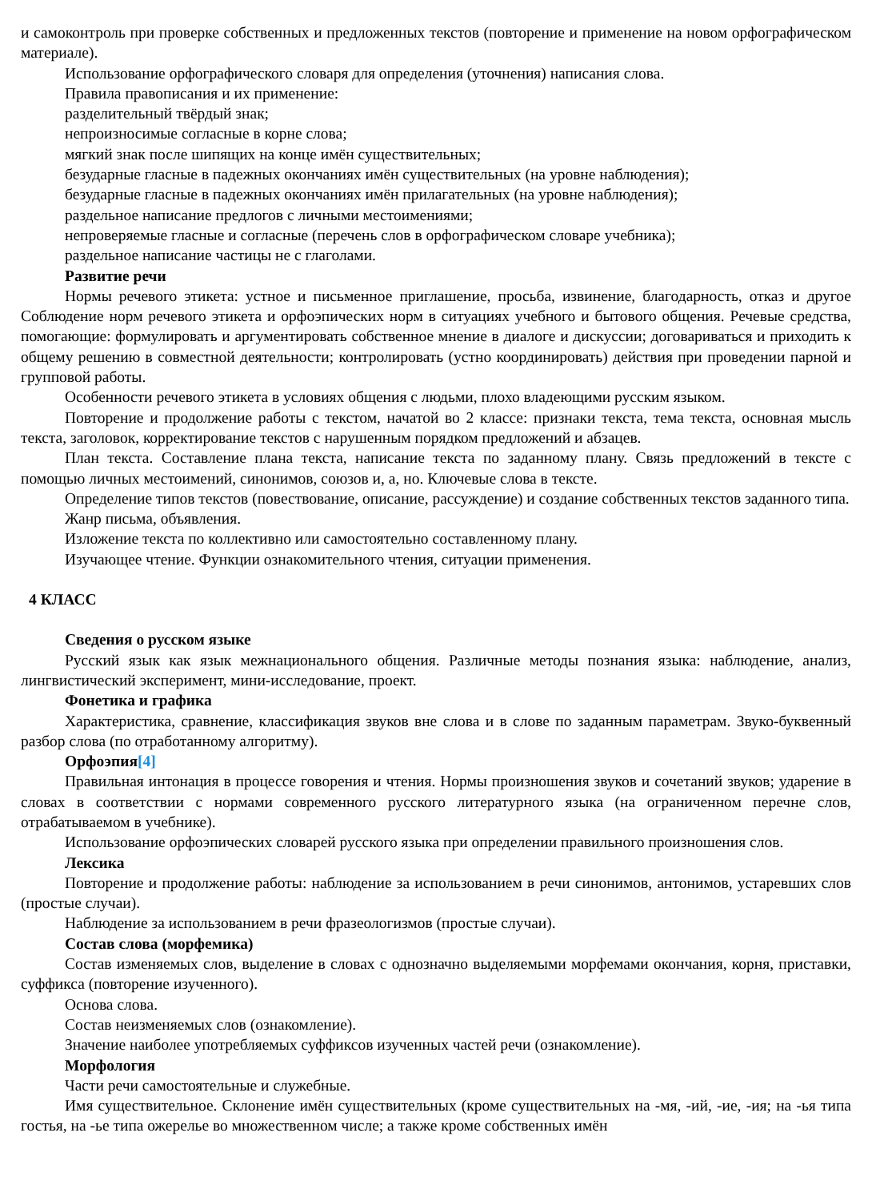и самоконтроль при проверке собственных и предложенных текстов (повторение и применение на новом орфографическом материале).
Использование орфографического словаря для определения (уточнения) написания слова.
Правила правописания и их применение:
разделительный твёрдый знак;
непроизносимые согласные в корне слова;
мягкий знак после шипящих на конце имён существительных;
безударные гласные в падежных окончаниях имён существительных (на уровне наблюдения);
безударные гласные в падежных окончаниях имён прилагательных (на уровне наблюдения);
раздельное написание предлогов с личными местоимениями;
непроверяемые гласные и согласные (перечень слов в орфографическом словаре учебника);
раздельное написание частицы не с глаголами.
Развитие речи
Нормы речевого этикета: устное и письменное приглашение, просьба, извинение, благодарность, отказ и другое Соблюдение норм речевого этикета и орфоэпических норм в ситуациях учебного и бытового общения. Речевые средства, помогающие: формулировать и аргументировать собственное мнение в диалоге и дискуссии; договариваться и приходить к общему решению в совместной деятельности; контролировать (устно координировать) действия при проведении парной и групповой работы.
Особенности речевого этикета в условиях общения с людьми, плохо владеющими русским языком.
Повторение и продолжение работы с текстом, начатой во 2 классе: признаки текста, тема текста, основная мысль текста, заголовок, корректирование текстов с нарушенным порядком предложений и абзацев.
План текста. Составление плана текста, написание текста по заданному плану. Связь предложений в тексте с помощью личных местоимений, синонимов, союзов и, а, но. Ключевые слова в тексте.
Определение типов текстов (повествование, описание, рассуждение) и создание собственных текстов заданного типа.
Жанр письма, объявления.
Изложение текста по коллективно или самостоятельно составленному плану.
Изучающее чтение. Функции ознакомительного чтения, ситуации применения.
4 КЛАСС
Сведения о русском языке
Русский язык как язык межнационального общения. Различные методы познания языка: наблюдение, анализ, лингвистический эксперимент, мини-исследование, проект.
Фонетика и графика
Характеристика, сравнение, классификация звуков вне слова и в слове по заданным параметрам. Звуко-буквенный разбор слова (по отработанному алгоритму).
Орфоэпия[4]
Правильная интонация в процессе говорения и чтения. Нормы произношения звуков и сочетаний звуков; ударение в словах в соответствии с нормами современного русского литературного языка (на ограниченном перечне слов, отрабатываемом в учебнике).
Использование орфоэпических словарей русского языка при определении правильного произношения слов.
Лексика
Повторение и продолжение работы: наблюдение за использованием в речи синонимов, антонимов, устаревших слов (простые случаи).
Наблюдение за использованием в речи фразеологизмов (простые случаи).
Состав слова (морфемика)
Состав изменяемых слов, выделение в словах с однозначно выделяемыми морфемами окончания, корня, приставки, суффикса (повторение изученного).
Основа слова.
Состав неизменяемых слов (ознакомление).
Значение наиболее употребляемых суффиксов изученных частей речи (ознакомление).
Морфология
Части речи самостоятельные и служебные.
Имя существительное. Склонение имён существительных (кроме существительных на -мя, -ий, -ие, -ия; на -ья типа гостья, на -ье типа ожерелье во множественном числе; а также кроме собственных имён